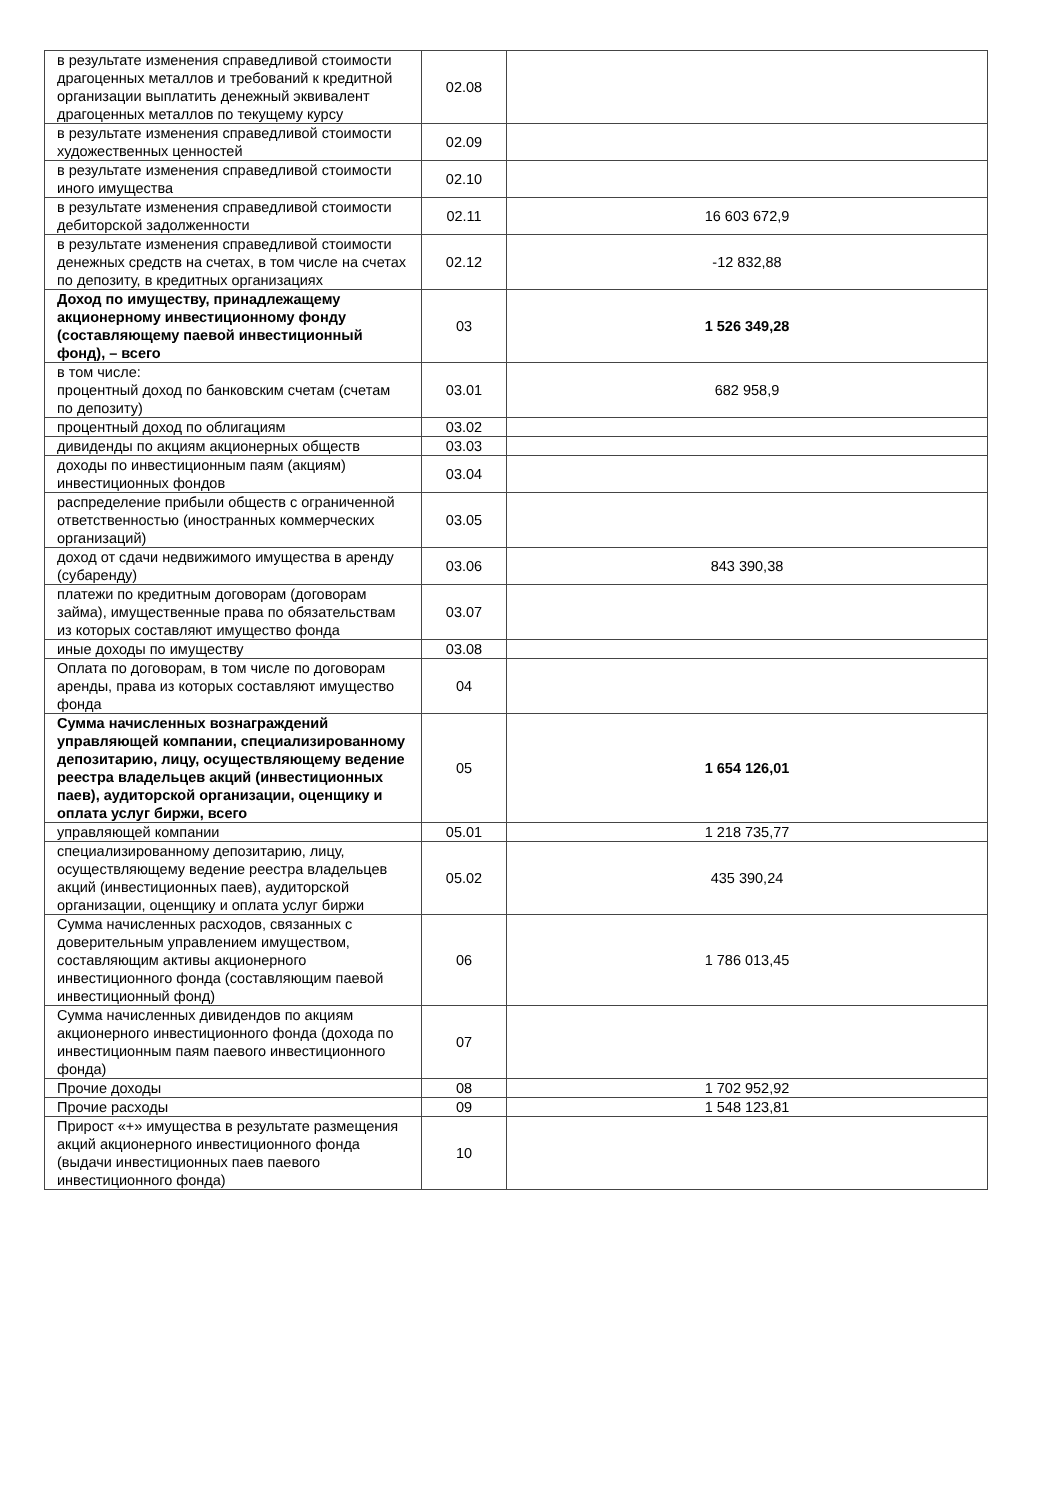| в результате изменения справедливой стоимости драгоценных металлов и требований к кредитной организации выплатить денежный эквивалент драгоценных металлов по текущему курсу | 02.08 | |
| в результате изменения справедливой стоимости художественных ценностей | 02.09 | |
| в результате изменения справедливой стоимости иного имущества | 02.10 | |
| в результате изменения справедливой стоимости дебиторской задолженности | 02.11 | 16 603 672,9 |
| в результате изменения справедливой стоимости денежных средств на счетах, в том числе на счетах по депозиту, в кредитных организациях | 02.12 | -12 832,88 |
| Доход по имуществу, принадлежащему акционерному инвестиционному фонду (составляющему паевой инвестиционный фонд), – всего | 03 | 1 526 349,28 |
| в том числе: процентный доход по банковским счетам (счетам по депозиту) | 03.01 | 682 958,9 |
| процентный доход по облигациям | 03.02 | |
| дивиденды по акциям акционерных обществ | 03.03 | |
| доходы по инвестиционным паям (акциям) инвестиционных фондов | 03.04 | |
| распределение прибыли обществ с ограниченной ответственностью (иностранных коммерческих организаций) | 03.05 | |
| доход от сдачи недвижимого имущества в аренду (субаренду) | 03.06 | 843 390,38 |
| платежи по кредитным договорам (договорам займа), имущественные права по обязательствам из которых составляют имущество фонда | 03.07 | |
| иные доходы по имуществу | 03.08 | |
| Оплата по договорам, в том числе по договорам аренды, права из которых составляют имущество фонда | 04 | |
| Сумма начисленных вознаграждений управляющей компании, специализированному депозитарию, лицу, осуществляющему ведение реестра владельцев акций (инвестиционных паев), аудиторской организации, оценщику и оплата услуг биржи, всего | 05 | 1 654 126,01 |
| управляющей компании | 05.01 | 1 218 735,77 |
| специализированному депозитарию, лицу, осуществляющему ведение реестра владельцев акций (инвестиционных паев), аудиторской организации, оценщику и оплата услуг биржи | 05.02 | 435 390,24 |
| Сумма начисленных расходов, связанных с доверительным управлением имуществом, составляющим активы акционерного инвестиционного фонда (составляющим паевой инвестиционный фонд) | 06 | 1 786 013,45 |
| Сумма начисленных дивидендов по акциям акционерного инвестиционного фонда (дохода по инвестиционным паям паевого инвестиционного фонда) | 07 | |
| Прочие доходы | 08 | 1 702 952,92 |
| Прочие расходы | 09 | 1 548 123,81 |
| Прирост «+» имущества в результате размещения акций акционерного инвестиционного фонда (выдачи инвестиционных паев паевого инвестиционного фонда) | 10 | |